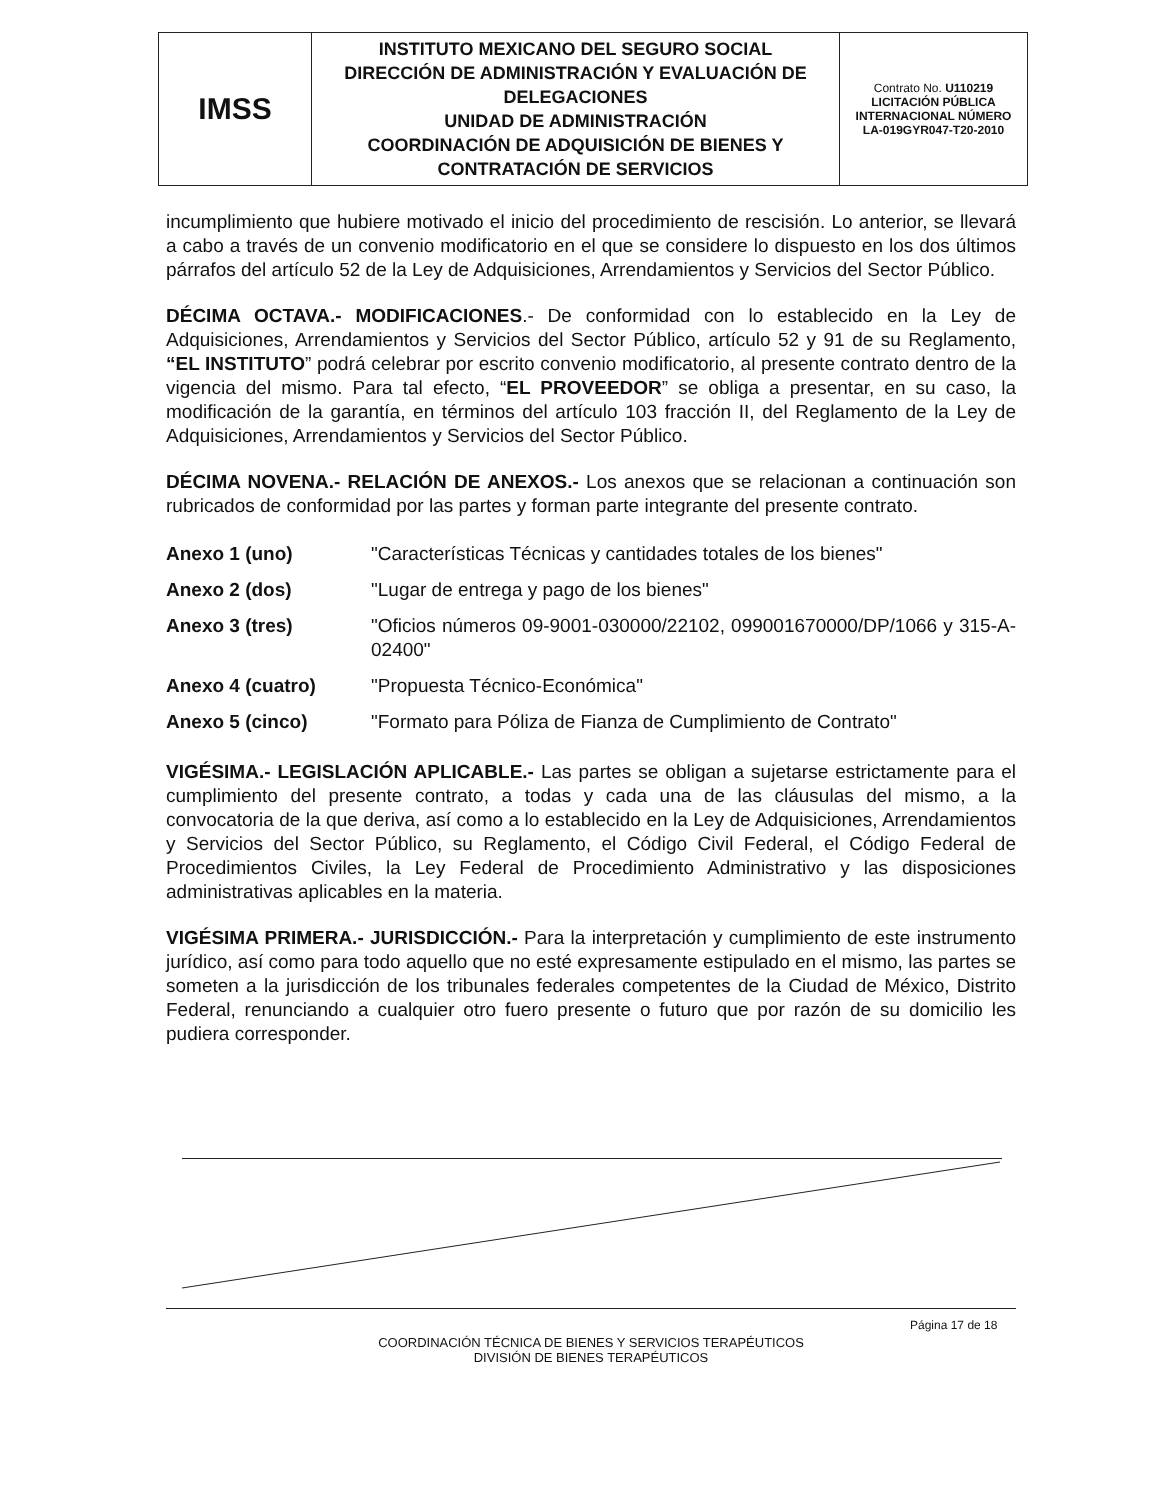| IMSS | INSTITUTO MEXICANO DEL SEGURO SOCIAL DIRECCIÓN DE ADMINISTRACIÓN Y EVALUACIÓN DE DELEGACIONES UNIDAD DE ADMINISTRACIÓN COORDINACIÓN DE ADQUISICIÓN DE BIENES Y CONTRATACIÓN DE SERVICIOS | Contrato No. U110219 LICITACIÓN PÚBLICA INTERNACIONAL NÚMERO LA-019GYR047-T20-2010 |
incumplimiento que hubiere motivado el inicio del procedimiento de rescisión. Lo anterior, se llevará a cabo a través de un convenio modificatorio en el que se considere lo dispuesto en los dos últimos párrafos del artículo 52 de la Ley de Adquisiciones, Arrendamientos y Servicios del Sector Público.
DÉCIMA OCTAVA.- MODIFICACIONES.- De conformidad con lo establecido en la Ley de Adquisiciones, Arrendamientos y Servicios del Sector Público, artículo 52 y 91 de su Reglamento, “EL INSTITUTO” podrá celebrar por escrito convenio modificatorio, al presente contrato dentro de la vigencia del mismo. Para tal efecto, “EL PROVEEDOR” se obliga a presentar, en su caso, la modificación de la garantía, en términos del artículo 103 fracción II, del Reglamento de la Ley de Adquisiciones, Arrendamientos y Servicios del Sector Público.
DÉCIMA NOVENA.- RELACIÓN DE ANEXOS.- Los anexos que se relacionan a continuación son rubricados de conformidad por las partes y forman parte integrante del presente contrato.
| Anexo 1 (uno) | "Características Técnicas y cantidades totales de los bienes" |
| Anexo 2 (dos) | "Lugar de entrega y pago de los bienes" |
| Anexo 3 (tres) | "Oficios números 09-9001-030000/22102, 099001670000/DP/1066 y 315-A-02400" |
| Anexo 4 (cuatro) | "Propuesta Técnico-Económica" |
| Anexo 5 (cinco) | "Formato para Póliza de Fianza de Cumplimiento de Contrato" |
VIGÉSIMA.- LEGISLACIÓN APLICABLE.- Las partes se obligan a sujetarse estrictamente para el cumplimiento del presente contrato, a todas y cada una de las cláusulas del mismo, a la convocatoria de la que deriva, así como a lo establecido en la Ley de Adquisiciones, Arrendamientos y Servicios del Sector Público, su Reglamento, el Código Civil Federal, el Código Federal de Procedimientos Civiles, la Ley Federal de Procedimiento Administrativo y las disposiciones administrativas aplicables en la materia.
VIGÉSIMA PRIMERA.- JURISDICCIÓN.- Para la interpretación y cumplimiento de este instrumento jurídico, así como para todo aquello que no esté expresamente estipulado en el mismo, las partes se someten a la jurisdicción de los tribunales federales competentes de la Ciudad de México, Distrito Federal, renunciando a cualquier otro fuero presente o futuro que por razón de su domicilio les pudiera corresponder.
Página 17 de 18
COORDINACIÓN TÉCNICA DE BIENES Y SERVICIOS TERAPÉUTICOS
DIVISIÓN DE BIENES TERAPÉUTICOS